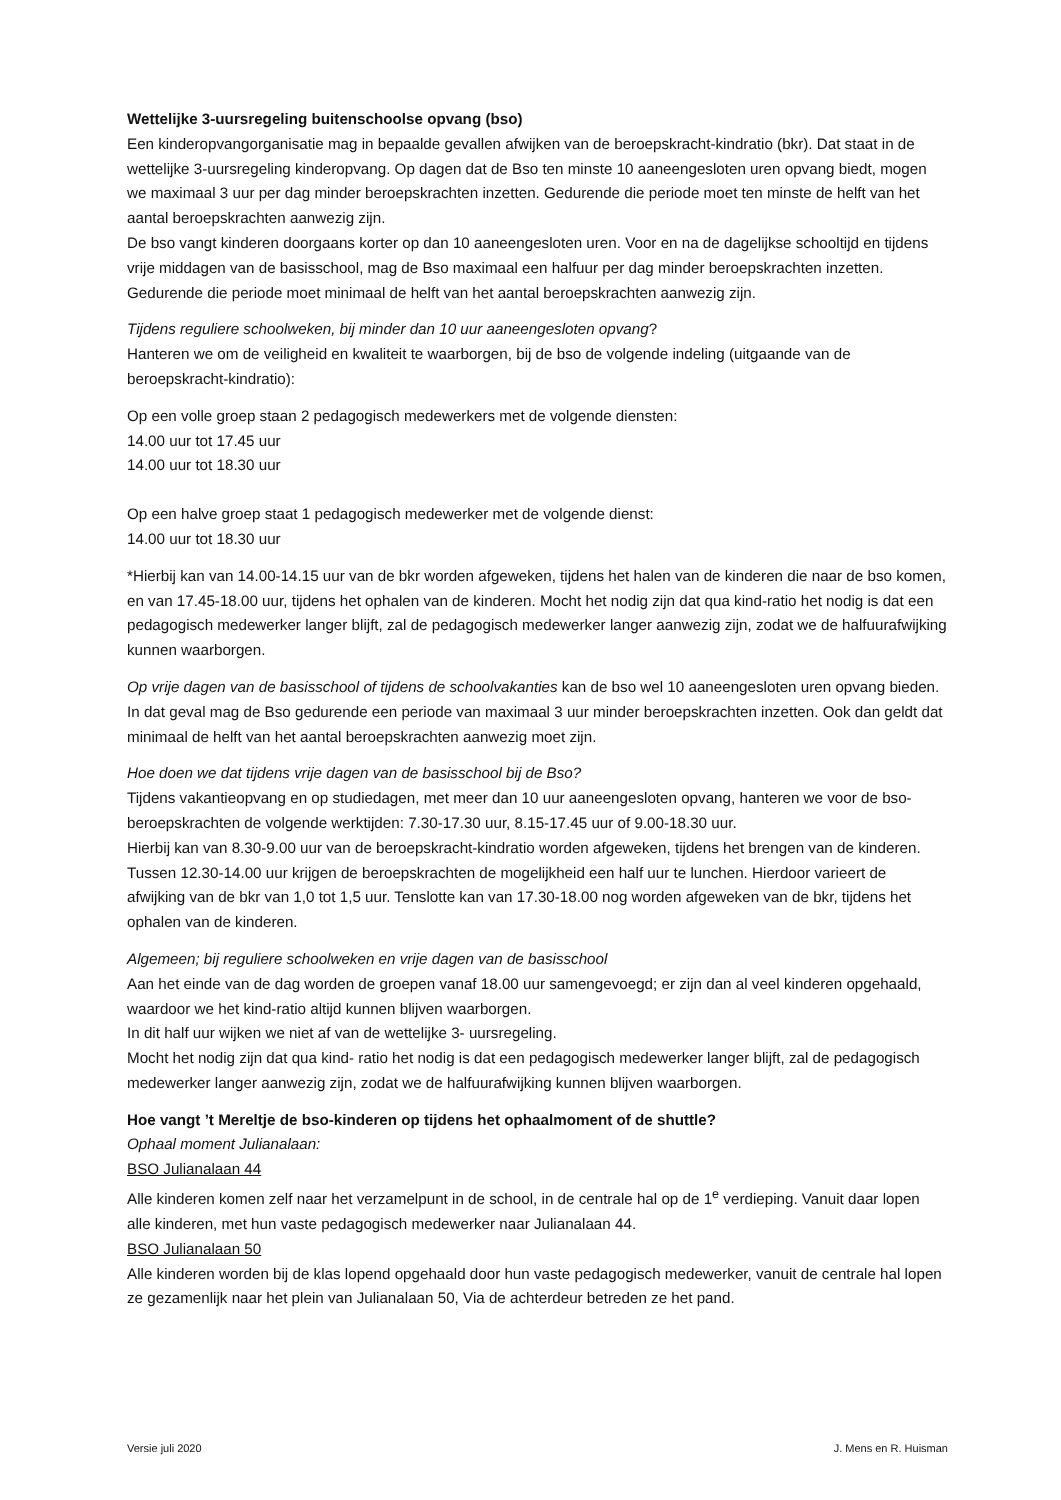Wettelijke 3-uursregeling buitenschoolse opvang (bso)
Een kinderopvangorganisatie mag in bepaalde gevallen afwijken van de beroepskracht-kindratio (bkr). Dat staat in de wettelijke 3-uursregeling kinderopvang. Op dagen dat de Bso ten minste 10 aaneengesloten uren opvang biedt, mogen we maximaal 3 uur per dag minder beroepskrachten inzetten. Gedurende die periode moet ten minste de helft van het aantal beroepskrachten aanwezig zijn.
De bso vangt kinderen doorgaans korter op dan 10 aaneengesloten uren. Voor en na de dagelijkse schooltijd en tijdens vrije middagen van de basisschool, mag de Bso maximaal een halfuur per dag minder beroepskrachten inzetten. Gedurende die periode moet minimaal de helft van het aantal beroepskrachten aanwezig zijn.
Tijdens reguliere schoolweken, bij minder dan 10 uur aaneengesloten opvang?
Hanteren we om de veiligheid en kwaliteit te waarborgen, bij de bso de volgende indeling (uitgaande van de beroepskracht-kindratio):
Op een volle groep staan 2 pedagogisch medewerkers met de volgende diensten:
14.00 uur tot 17.45 uur
14.00 uur tot 18.30 uur
Op een halve groep staat 1 pedagogisch medewerker met de volgende dienst:
14.00 uur tot 18.30 uur
*Hierbij kan van 14.00-14.15 uur van de bkr worden afgeweken, tijdens het halen van de kinderen die naar de bso komen, en van 17.45-18.00 uur, tijdens het ophalen van de kinderen. Mocht het nodig zijn dat qua kind-ratio het nodig is dat een pedagogisch medewerker langer blijft, zal de pedagogisch medewerker langer aanwezig zijn, zodat we de halfuurafwijking kunnen waarborgen.
Op vrije dagen van de basisschool of tijdens de schoolvakanties kan de bso wel 10 aaneengesloten uren opvang bieden. In dat geval mag de Bso gedurende een periode van maximaal 3 uur minder beroepskrachten inzetten. Ook dan geldt dat minimaal de helft van het aantal beroepskrachten aanwezig moet zijn.
Hoe doen we dat tijdens vrije dagen van de basisschool bij de Bso?
Tijdens vakantieopvang en op studiedagen, met meer dan 10 uur aaneengesloten opvang, hanteren we voor de bso-beroepskrachten de volgende werktijden: 7.30-17.30 uur, 8.15-17.45 uur of 9.00-18.30 uur.
Hierbij kan van 8.30-9.00 uur van de beroepskracht-kindratio worden afgeweken, tijdens het brengen van de kinderen. Tussen 12.30-14.00 uur krijgen de beroepskrachten de mogelijkheid een half uur te lunchen. Hierdoor varieert de afwijking van de bkr van 1,0 tot 1,5 uur. Tenslotte kan van 17.30-18.00 nog worden afgeweken van de bkr, tijdens het ophalen van de kinderen.
Algemeen; bij reguliere schoolweken en vrije dagen van de basisschool
Aan het einde van de dag worden de groepen vanaf 18.00 uur samengevoegd; er zijn dan al veel kinderen opgehaald, waardoor we het kind-ratio altijd kunnen blijven waarborgen.
In dit half uur wijken we niet af van de wettelijke 3- uursregeling.
Mocht het nodig zijn dat qua kind- ratio het nodig is dat een pedagogisch medewerker langer blijft, zal de pedagogisch medewerker langer aanwezig zijn, zodat we de halfuurafwijking kunnen blijven waarborgen.
Hoe vangt ’t Mereltje de bso-kinderen op tijdens het ophaalmoment of de shuttle?
Ophaal moment Julianalaan:
BSO Julianalaan 44
Alle kinderen komen zelf naar het verzamelpunt in de school, in de centrale hal op de 1<sup>e</sup> verdieping. Vanuit daar lopen alle kinderen, met hun vaste pedagogisch medewerker naar Julianalaan 44.
BSO Julianalaan 50
Alle kinderen worden bij de klas lopend opgehaald door hun vaste pedagogisch medewerker, vanuit de centrale hal lopen ze gezamenlijk naar het plein van Julianalaan 50, Via de achterdeur betreden ze het pand.
Versie juli 2020 J. Mens en R. Huisman